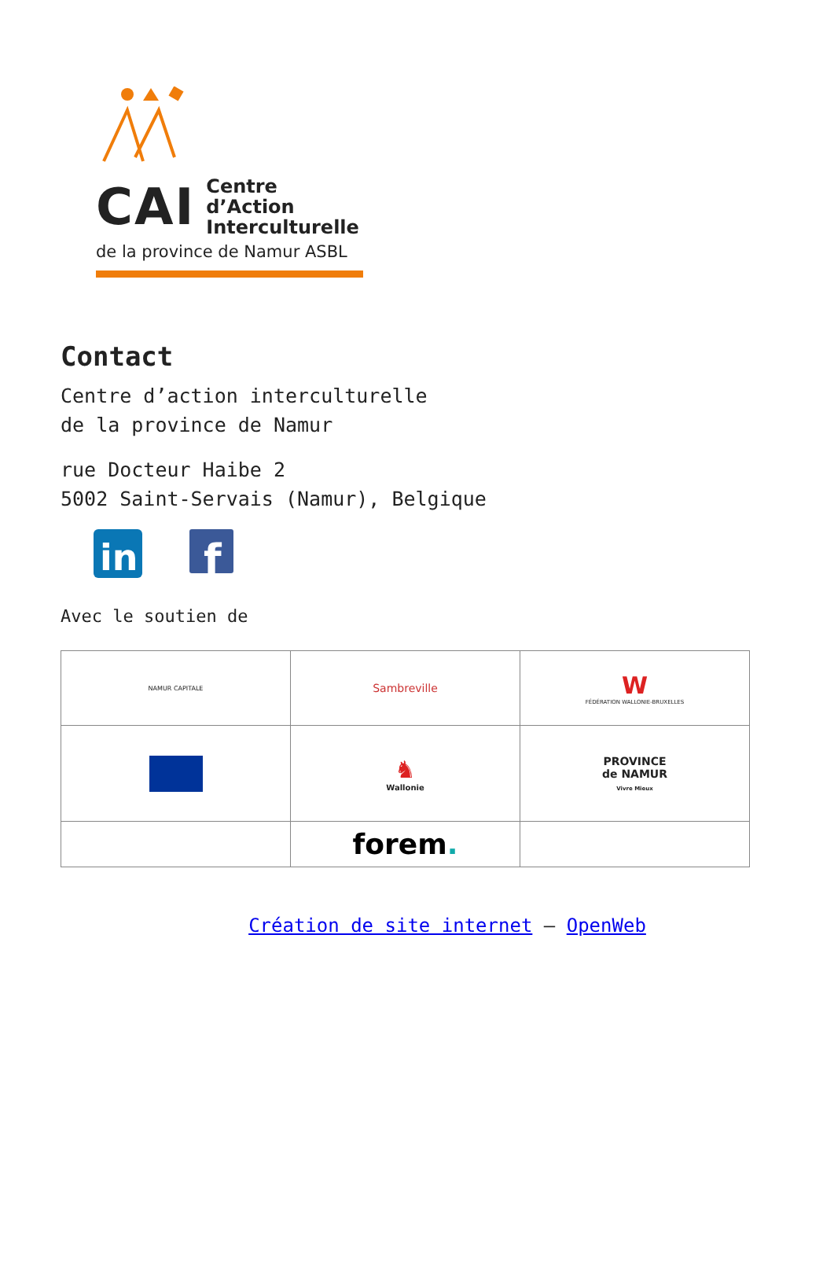CAI Centre d’Action
Interculturelle
de la province de Namur ASBL
Contact
Centre d’action interculturelle
de la province de Namur
rue Docteur Haibe 2
5002 Saint-Servais (Namur), Belgique
in
f
Avec le soutien de
| NAMUR CAPITALE | Sambreville | W FÉDÉRATION WALLONIE-BRUXELLES |
| | ♞ Wallonie | PROVINCE de NAMUR Vivre Mieux |
| | forem . | |
Création de site internet – OpenWeb